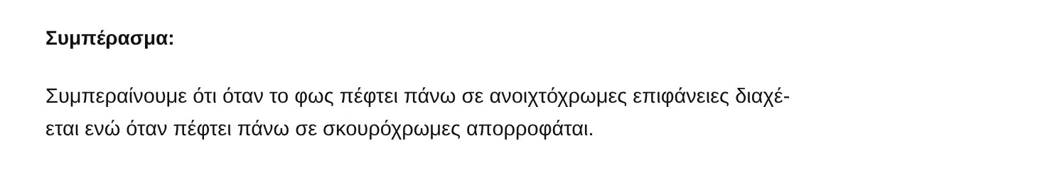Συμπέρασμα:
Συμπεραίνουμε ότι όταν το φως πέφτει πάνω σε ανοιχτόχρωμες επιφάνειες διαχέ-
εται ενώ όταν πέφτει πάνω σε σκουρόχρωμες απορροφάται.